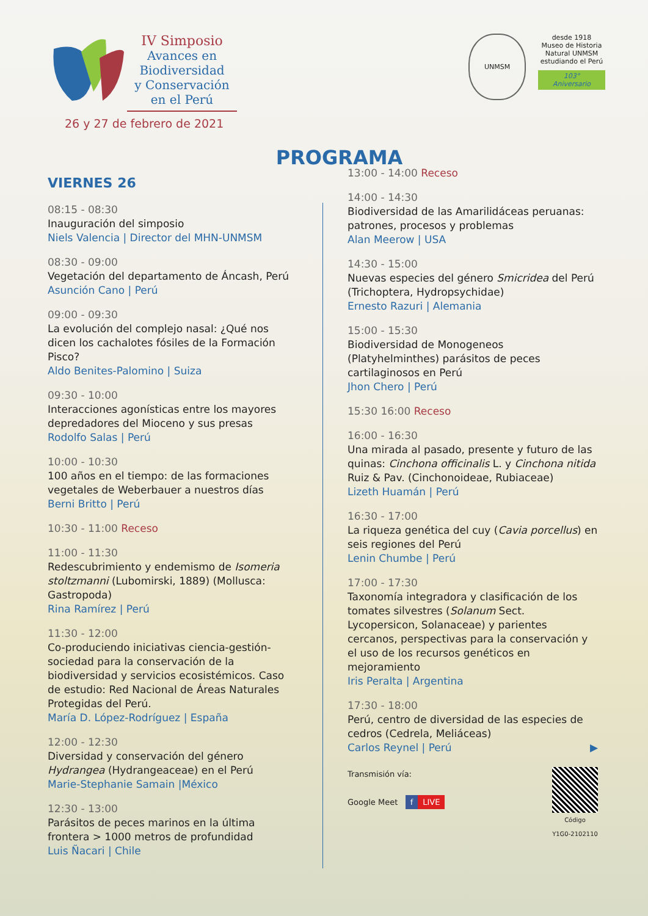IV Simposio
Avances en
Biodiversidad
y Conservación
en el Perú
26 y 27 de febrero de 2021
UNMSM
desde 1918
Museo de Historia Natural UNMSM
estudiando el Perú
103° Aniversario
PROGRAMA
VIERNES 26
08:15 - 08:30
Inauguración del simposio
Niels Valencia | Director del MHN-UNMSM
08:30 - 09:00
Vegetación del departamento de Áncash, Perú
Asunción Cano | Perú
09:00 - 09:30
La evolución del complejo nasal: ¿Qué nos dicen los cachalotes fósiles de la Formación Pisco?
Aldo Benites-Palomino | Suiza
09:30 - 10:00
Interacciones agonísticas entre los mayores depredadores del Mioceno y sus presas
Rodolfo Salas | Perú
10:00 - 10:30
100 años en el tiempo: de las formaciones vegetales de Weberbauer a nuestros días
Berni Britto | Perú
10:30 - 11:00 Receso
11:00 - 11:30
Redescubrimiento y endemismo de Isomeria stoltzmanni (Lubomirski, 1889) (Mollusca: Gastropoda)
Rina Ramírez | Perú
11:30 - 12:00
Co-produciendo iniciativas ciencia-gestión-sociedad para la conservación de la biodiversidad y servicios ecosistémicos. Caso de estudio: Red Nacional de Áreas Naturales Protegidas del Perú.
María D. López-Rodríguez | España
12:00 - 12:30
Diversidad y conservación del género Hydrangea (Hydrangeaceae) en el Perú
Marie-Stephanie Samain |México
12:30 - 13:00
Parásitos de peces marinos en la última frontera > 1000 metros de profundidad
Luis Ñacari | Chile
13:00 - 14:00 Receso
14:00 - 14:30
Biodiversidad de las Amarilidáceas peruanas: patrones, procesos y problemas
Alan Meerow | USA
14:30 - 15:00
Nuevas especies del género Smicridea del Perú (Trichoptera, Hydropsychidae)
Ernesto Razuri | Alemania
15:00 - 15:30
Biodiversidad de Monogeneos (Platyhelminthes) parásitos de peces cartilaginosos en Perú
Jhon Chero | Perú
15:30 16:00 Receso
16:00 - 16:30
Una mirada al pasado, presente y futuro de las quinas: Cinchona officinalis L. y Cinchona nitida Ruiz & Pav. (Cinchonoideae, Rubiaceae)
Lizeth Huamán | Perú
16:30 - 17:00
La riqueza genética del cuy (Cavia porcellus) en seis regiones del Perú
Lenin Chumbe | Perú
17:00 - 17:30
Taxonomía integradora y clasificación de los tomates silvestres (Solanum Sect. Lycopersicon, Solanaceae) y parientes cercanos, perspectivas para la conservación y el uso de los recursos genéticos en mejoramiento
Iris Peralta | Argentina
17:30 - 18:00
Perú, centro de diversidad de las especies de cedros (Cedrela, Meliáceas)
Carlos Reynel | Perú ▶
Transmisión vía:
Google Meet f LIVE
Código
Y1G0-2102110